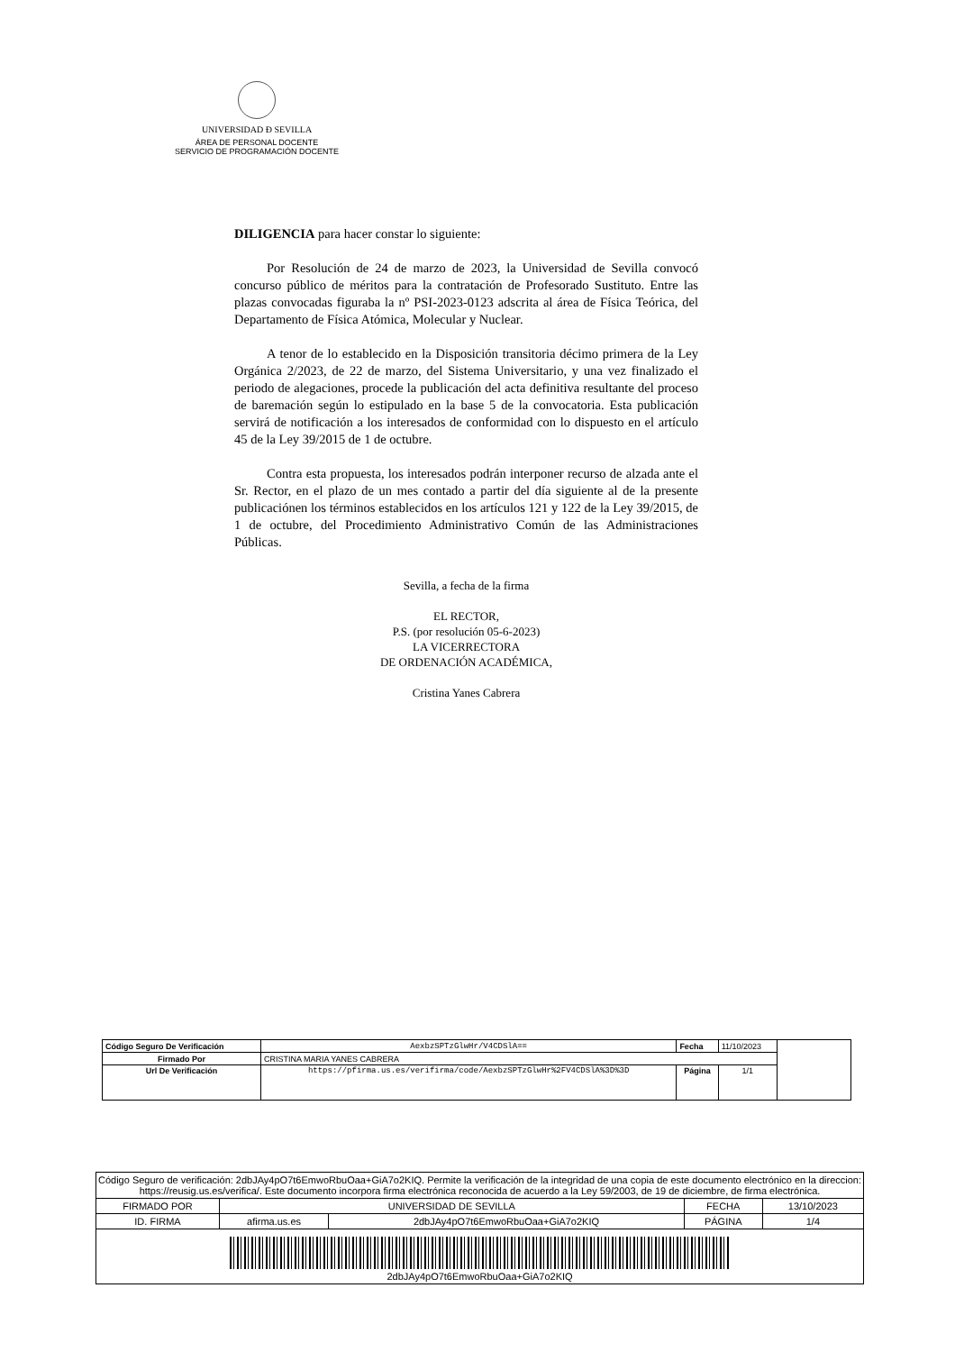UNIVERSIDAD Ð SEVILLA
ÁREA DE PERSONAL DOCENTE
SERVICIO DE PROGRAMACIÓN DOCENTE
DILIGENCIA para hacer constar lo siguiente:
Por Resolución de 24 de marzo de 2023, la Universidad de Sevilla convocó concurso público de méritos para la contratación de Profesorado Sustituto. Entre las plazas convocadas figuraba la nº PSI-2023-0123 adscrita al área de Física Teórica, del Departamento de Física Atómica, Molecular y Nuclear.
A tenor de lo establecido en la Disposición transitoria décimo primera de la Ley Orgánica 2/2023, de 22 de marzo, del Sistema Universitario, y una vez finalizado el periodo de alegaciones, procede la publicación del acta definitiva resultante del proceso de baremación según lo estipulado en la base 5 de la convocatoria. Esta publicación servirá de notificación a los interesados de conformidad con lo dispuesto en el artículo 45 de la Ley 39/2015 de 1 de octubre.
Contra esta propuesta, los interesados podrán interponer recurso de alzada ante el Sr. Rector, en el plazo de un mes contado a partir del día siguiente al de la presente publicaciónen los términos establecidos en los artículos 121 y 122 de la Ley 39/2015, de 1 de octubre, del Procedimiento Administrativo Común de las Administraciones Públicas.
Sevilla, a fecha de la firma
EL RECTOR,
P.S. (por resolución 05-6-2023)
LA VICERRECTORA
DE ORDENACIÓN ACADÉMICA,
Cristina Yanes Cabrera
| Código Seguro De Verificación | AexbzSPTzGlwHr/V4CDSlA== | Fecha | 11/10/2023 | |
| Firmado Por | CRISTINA MARIA YANES CABRERA | | | |
| Url De Verificación | https://pfirma.us.es/verifirma/code/AexbzSPTzGlwHr%2FV4CDSlA%3D%3D | Página | 1/1 | |
| Código Seguro de verificación: 2dbJAy4pO7t6EmwoRbuOaa+GiA7o2KIQ. Permite la verificación de la integridad de una copia de este documento electrónico en la direccion: https://reusig.us.es/verifica/. Este documento incorpora firma electrónica reconocida de acuerdo a la Ley 59/2003, de 19 de diciembre, de firma electrónica. | | | | |
| FIRMADO POR | UNIVERSIDAD DE SEVILLA | | FECHA | 13/10/2023 |
| ID. FIRMA | afirma.us.es | 2dbJAy4pO7t6EmwoRbuOaa+GiA7o2KIQ | PÁGINA | 1/4 |
| 2dbJAy4pO7t6EmwoRbuOaa+GiA7o2KIQ | | | | |